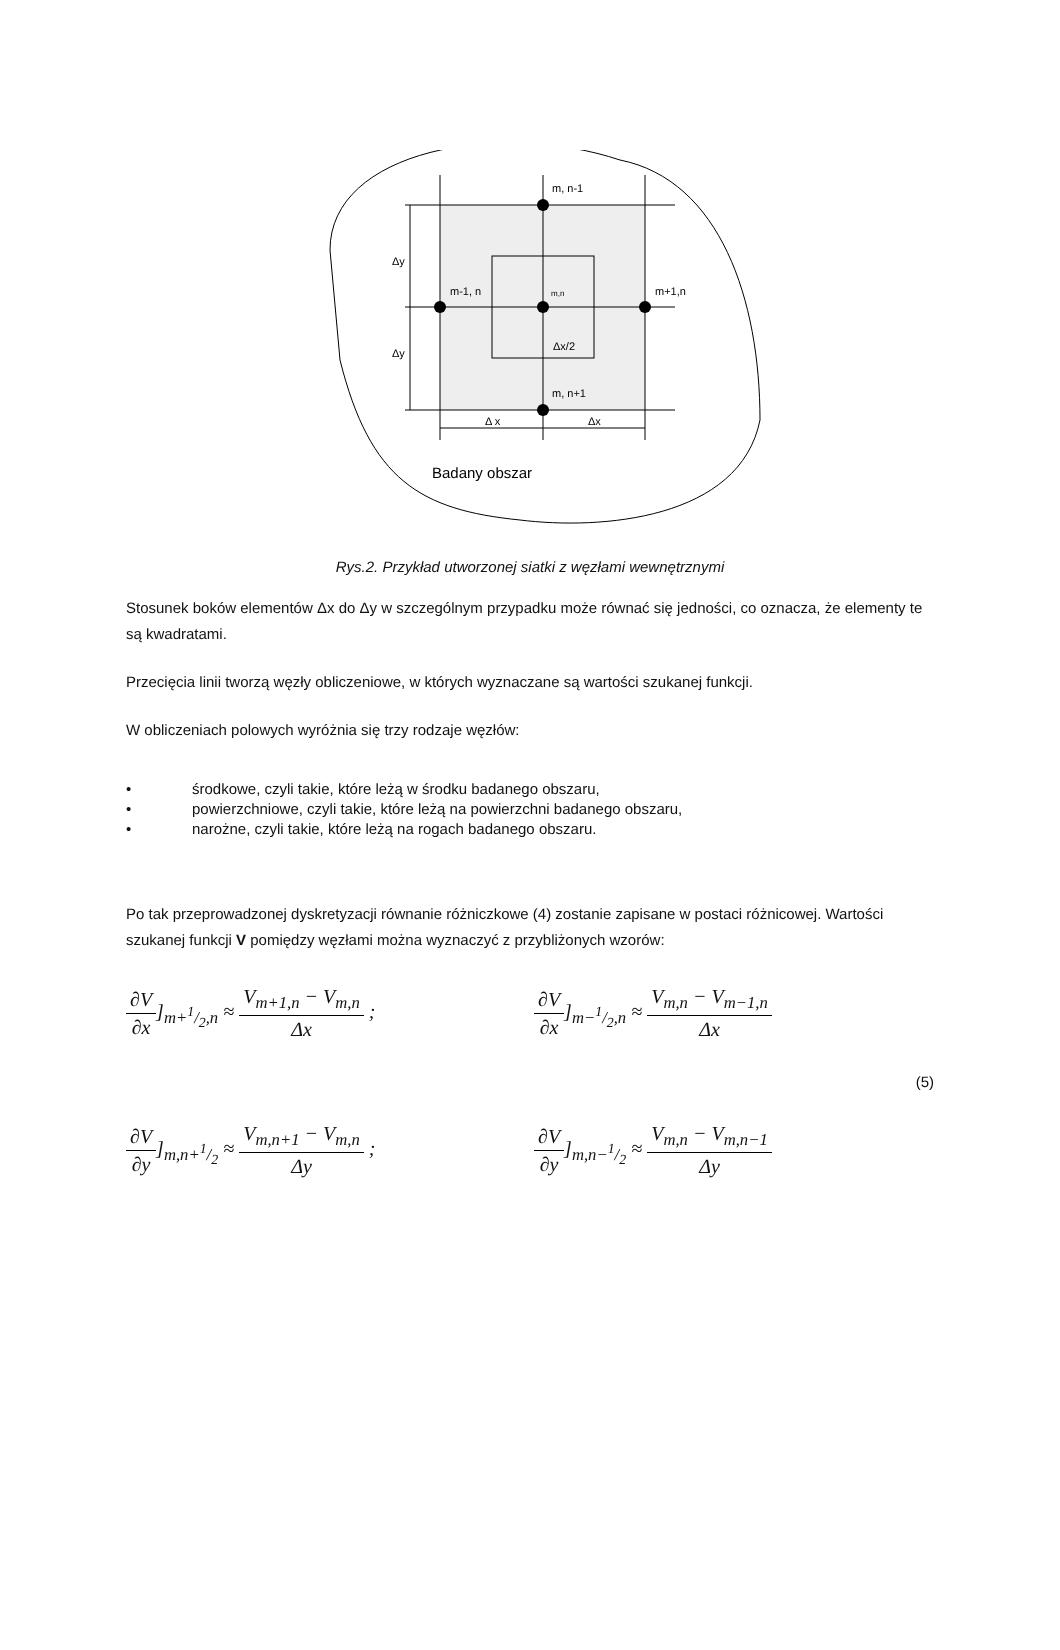m, n-1
m-1, n
m,n
m+1,n
m, n+1
Δx/2
Δy
Δy
Δ x
Δx
Badany obszar
Rys.2. Przykład utworzonej siatki z węzłami wewnętrznymi
Stosunek boków elementów Δx do Δy w szczególnym przypadku może równać się jedności, co oznacza, że elementy te są kwadratami.
Przecięcia linii tworzą węzły obliczeniowe, w których wyznaczane są wartości szukanej funkcji.
W obliczeniach polowych wyróżnia się trzy rodzaje węzłów:
• środkowe, czyli takie, które leżą w środku badanego obszaru,
• powierzchniowe, czyli takie, które leżą na powierzchni badanego obszaru,
• narożne, czyli takie, które leżą na rogach badanego obszaru.
Po tak przeprowadzonej dyskretyzacji równanie różniczkowe (4) zostanie zapisane w postaci różnicowej. Wartości szukanej funkcji V pomiędzy węzłami można wyznaczyć z przybliżonych wzorów:
∂V ∂x]<sub>m+1/2,n</sub> ≈ V<sub>m+1,n</sub> − V<sub>m,n</sub> Δx ;
∂V ∂x]<sub>m−1/2,n</sub> ≈ V<sub>m,n</sub> − V<sub>m−1,n</sub> Δx
(5)
∂V ∂y]<sub>m,n+1/2</sub> ≈ V<sub>m,n+1</sub> − V<sub>m,n</sub> Δy ;
∂V ∂y]<sub>m,n−1/2</sub> ≈ V<sub>m,n</sub> − V<sub>m,n−1</sub> Δy